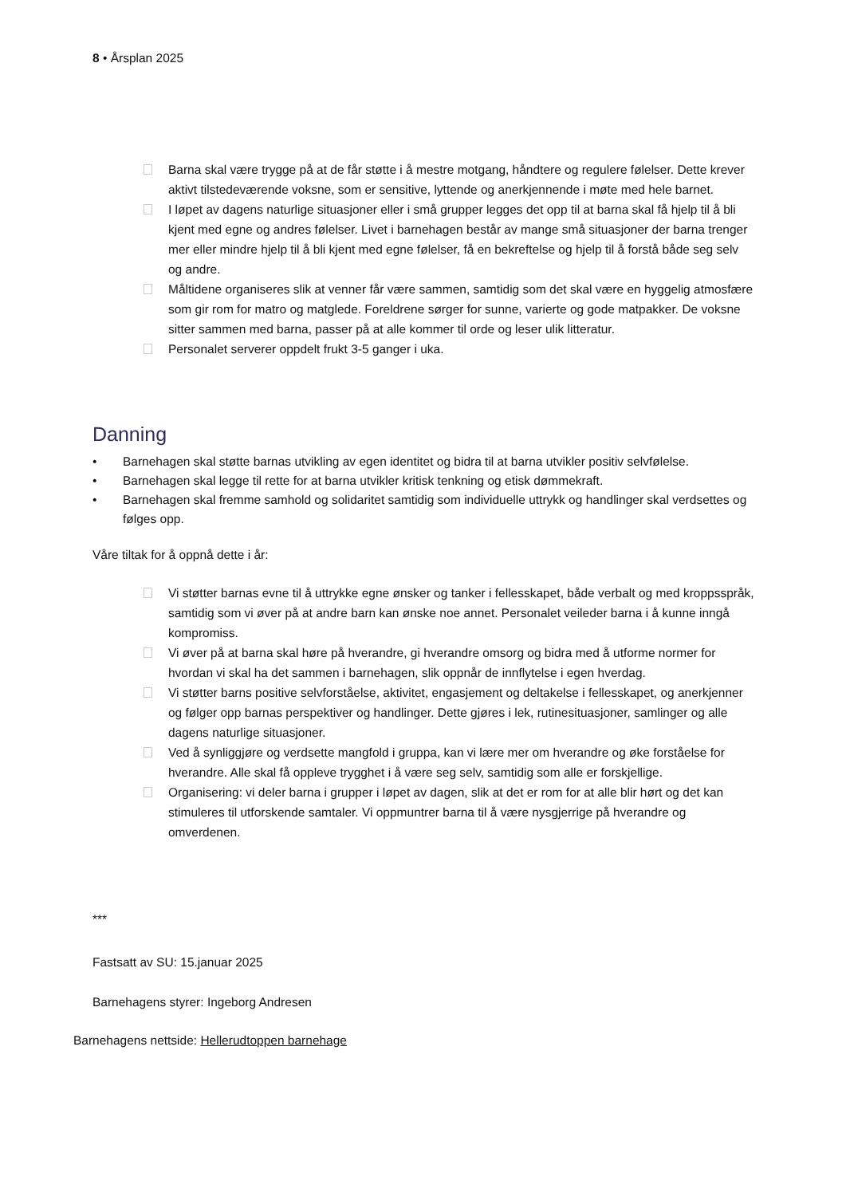8 • Årsplan 2025
Barna skal være trygge på at de får støtte i å mestre motgang, håndtere og regulere følelser. Dette krever aktivt tilstedeværende voksne, som er sensitive, lyttende og anerkjennende i møte med hele barnet.
I løpet av dagens naturlige situasjoner eller i små grupper legges det opp til at barna skal få hjelp til å bli kjent med egne og andres følelser. Livet i barnehagen består av mange små situasjoner der barna trenger mer eller mindre hjelp til å bli kjent med egne følelser, få en bekreftelse og hjelp til å forstå både seg selv og andre.
Måltidene organiseres slik at venner får være sammen, samtidig som det skal være en hyggelig atmosfære som gir rom for matro og matglede. Foreldrene sørger for sunne, varierte og gode matpakker. De voksne sitter sammen med barna, passer på at alle kommer til orde og leser ulik litteratur.
Personalet serverer oppdelt frukt 3-5 ganger i uka.
Danning
• Barnehagen skal støtte barnas utvikling av egen identitet og bidra til at barna utvikler positiv selvfølelse.
• Barnehagen skal legge til rette for at barna utvikler kritisk tenkning og etisk dømmekraft.
• Barnehagen skal fremme samhold og solidaritet samtidig som individuelle uttrykk og handlinger skal verdsettes og følges opp.
Våre tiltak for å oppnå dette i år:
Vi støtter barnas evne til å uttrykke egne ønsker og tanker i fellesskapet, både verbalt og med kroppsspråk, samtidig som vi øver på at andre barn kan ønske noe annet. Personalet veileder barna i å kunne inngå kompromiss.
Vi øver på at barna skal høre på hverandre, gi hverandre omsorg og bidra med å utforme normer for hvordan vi skal ha det sammen i barnehagen, slik oppnår de innflytelse i egen hverdag.
Vi støtter barns positive selvforståelse, aktivitet, engasjement og deltakelse i fellesskapet, og anerkjenner og følger opp barnas perspektiver og handlinger. Dette gjøres i lek, rutinesituasjoner, samlinger og alle dagens naturlige situasjoner.
Ved å synliggjøre og verdsette mangfold i gruppa, kan vi lære mer om hverandre og øke forståelse for hverandre. Alle skal få oppleve trygghet i å være seg selv, samtidig som alle er forskjellige.
Organisering: vi deler barna i grupper i løpet av dagen, slik at det er rom for at alle blir hørt og det kan stimuleres til utforskende samtaler. Vi oppmuntrer barna til å være nysgjerrige på hverandre og omverdenen.
***
Fastsatt av SU: 15.januar 2025
Barnehagens styrer: Ingeborg Andresen
Barnehagens nettside: Hellerudtoppen barnehage